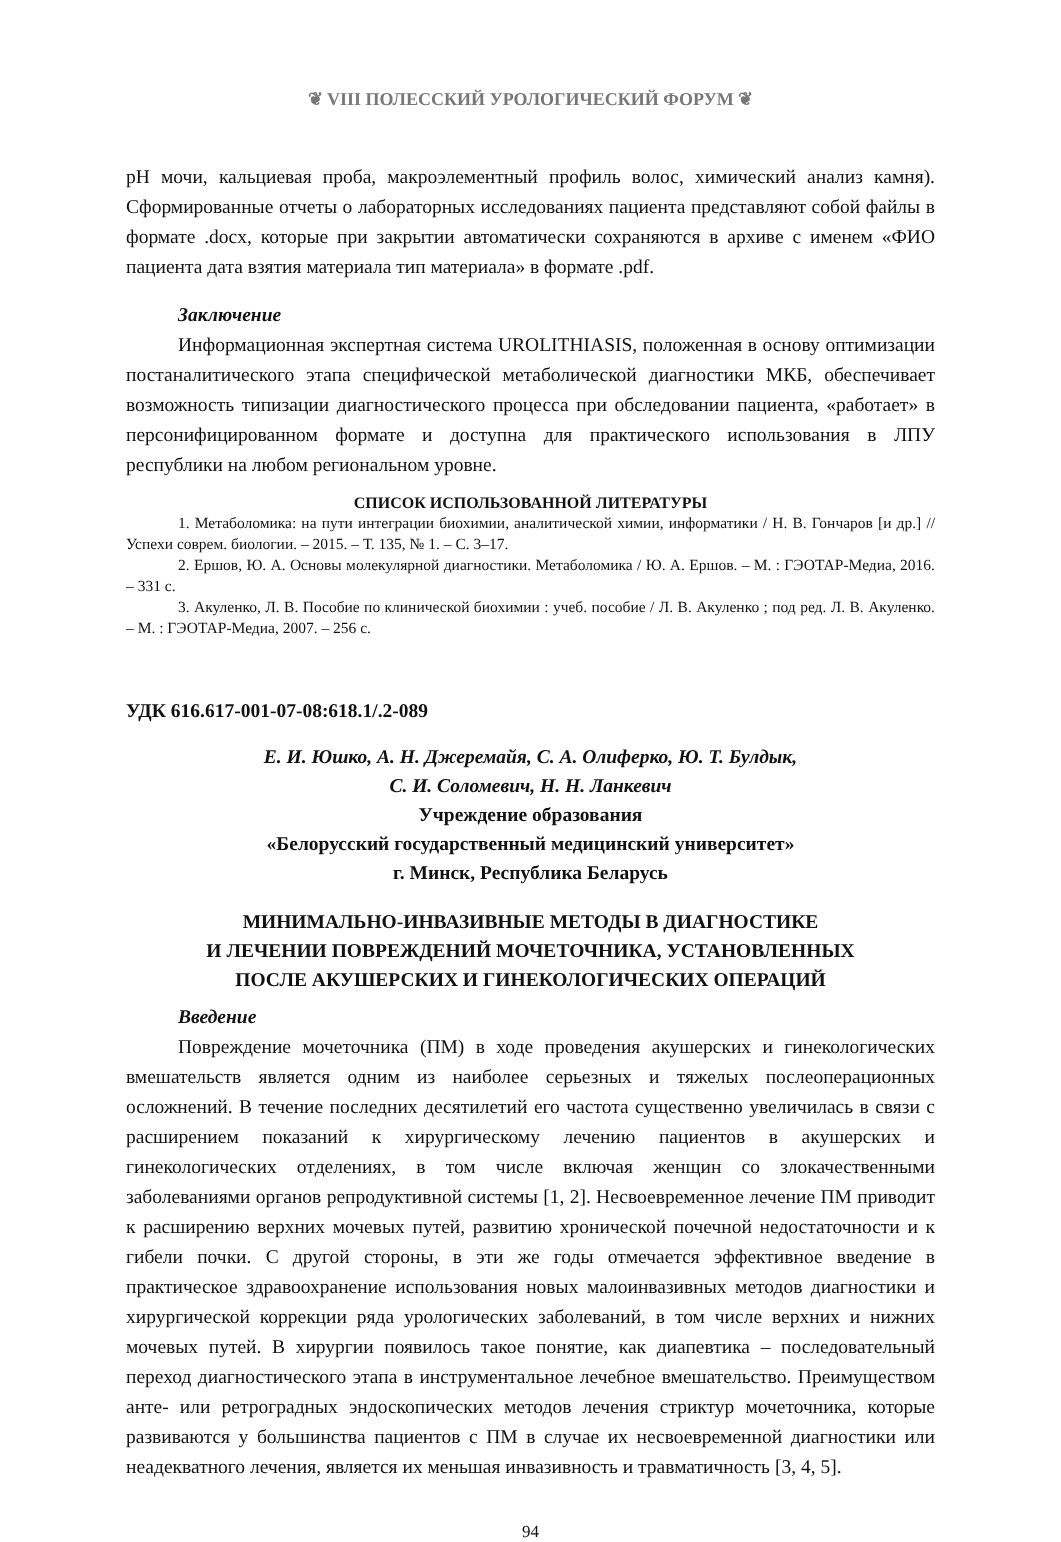❦ VIII ПОЛЕССКИЙ УРОЛОГИЧЕСКИЙ ФОРУМ ❦
pH мочи, кальциевая проба, макроэлементный профиль волос, химический анализ камня). Сформированные отчеты о лабораторных исследованиях пациента представляют собой файлы в формате .docx, которые при закрытии автоматически сохраняются в архиве с именем «ФИО пациента дата взятия материала тип материала» в формате .pdf.
Заключение
Информационная экспертная система UROLITHIASIS, положенная в основу оптимизации постаналитического этапа специфической метаболической диагностики МКБ, обеспечивает возможность типизации диагностического процесса при обследовании пациента, «работает» в персонифицированном формате и доступна для практического использования в ЛПУ республики на любом региональном уровне.
СПИСОК ИСПОЛЬЗОВАННОЙ ЛИТЕРАТУРЫ
1. Метаболомика: на пути интеграции биохимии, аналитической химии, информатики / Н. В. Гончаров [и др.] // Успехи соврем. биологии. – 2015. – Т. 135, № 1. – С. 3–17.
2. Ершов, Ю. А. Основы молекулярной диагностики. Метаболомика / Ю. А. Ершов. – М. : ГЭОТАР-Медиа, 2016. – 331 с.
3. Акуленко, Л. В. Пособие по клинической биохимии : учеб. пособие / Л. В. Акуленко ; под ред. Л. В. Акуленко. – М. : ГЭОТАР-Медиа, 2007. – 256 с.
УДК 616.617-001-07-08:618.1/.2-089
Е. И. Юшко, А. Н. Джеремайя, С. А. Олиферко, Ю. Т. Булдык,
С. И. Соломевич, Н. Н. Ланкевич
Учреждение образования
«Белорусский государственный медицинский университет»
г. Минск, Республика Беларусь
МИНИМАЛЬНО-ИНВАЗИВНЫЕ МЕТОДЫ В ДИАГНОСТИКЕ
И ЛЕЧЕНИИ ПОВРЕЖДЕНИЙ МОЧЕТОЧНИКА, УСТАНОВЛЕННЫХ
ПОСЛЕ АКУШЕРСКИХ И ГИНЕКОЛОГИЧЕСКИХ ОПЕРАЦИЙ
Введение
Повреждение мочеточника (ПМ) в ходе проведения акушерских и гинекологических вмешательств является одним из наиболее серьезных и тяжелых послеоперационных осложнений. В течение последних десятилетий его частота существенно увеличилась в связи с расширением показаний к хирургическому лечению пациентов в акушерских и гинекологических отделениях, в том числе включая женщин со злокачественными заболеваниями органов репродуктивной системы [1, 2]. Несвоевременное лечение ПМ приводит к расширению верхних мочевых путей, развитию хронической почечной недостаточности и к гибели почки. С другой стороны, в эти же годы отмечается эффективное введение в практическое здравоохранение использования новых малоинвазивных методов диагностики и хирургической коррекции ряда урологических заболеваний, в том числе верхних и нижних мочевых путей. В хирургии появилось такое понятие, как диапевтика – последовательный переход диагностического этапа в инструментальное лечебное вмешательство. Преимуществом анте- или ретроградных эндоскопических методов лечения стриктур мочеточника, которые развиваются у большинства пациентов с ПМ в случае их несвоевременной диагностики или неадекватного лечения, является их меньшая инвазивность и травматичность [3, 4, 5].
94